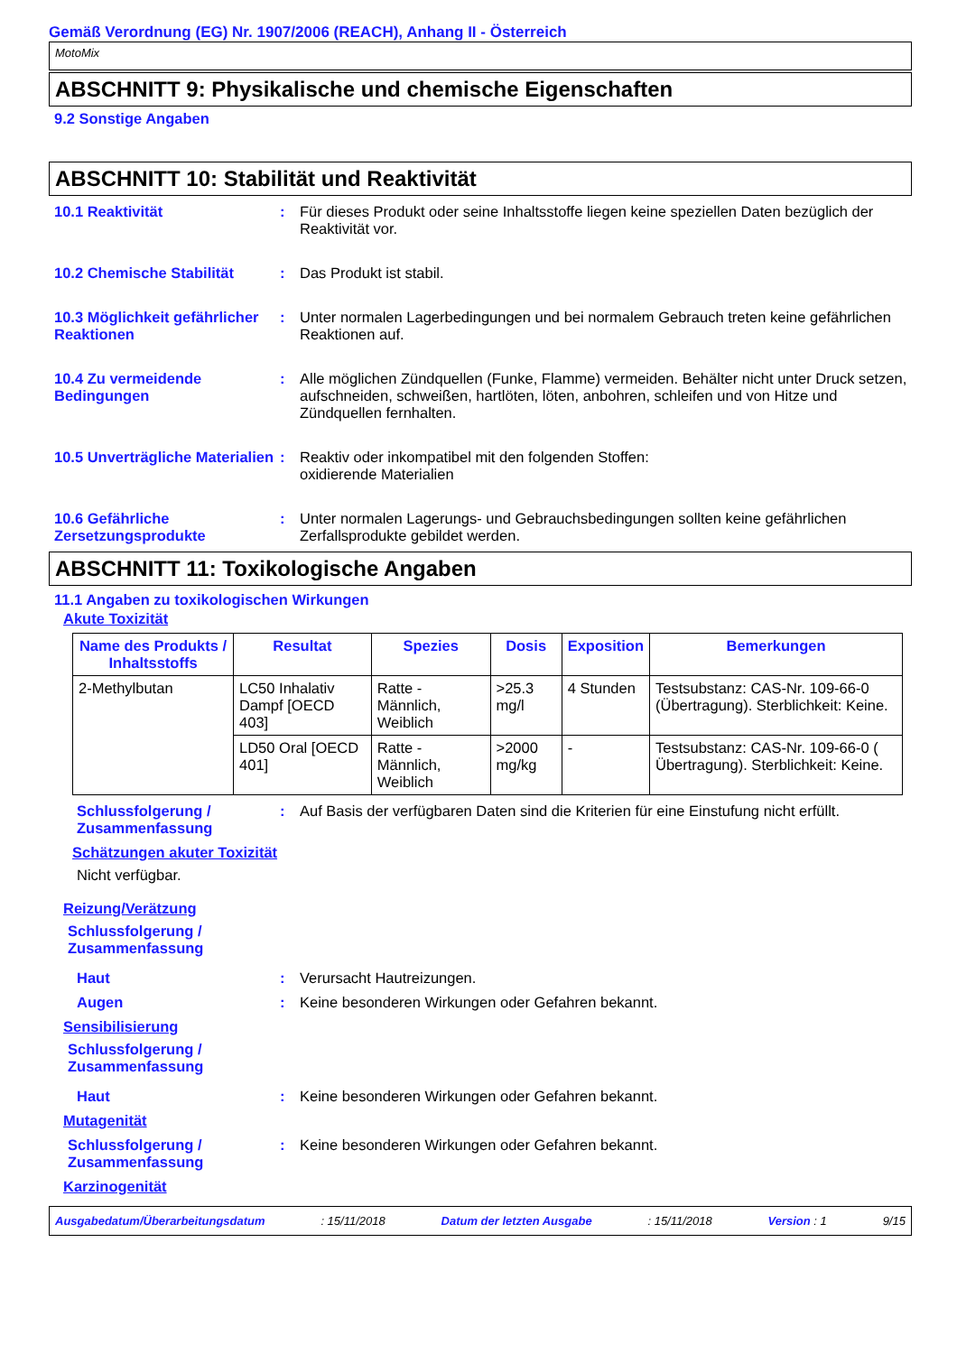Gemäß Verordnung (EG) Nr. 1907/2006 (REACH), Anhang II - Österreich
MotoMix
ABSCHNITT 9: Physikalische und chemische Eigenschaften
9.2 Sonstige Angaben
ABSCHNITT 10: Stabilität und Reaktivität
10.1 Reaktivität : Für dieses Produkt oder seine Inhaltsstoffe liegen keine speziellen Daten bezüglich der Reaktivität vor.
10.2 Chemische Stabilität : Das Produkt ist stabil.
10.3 Möglichkeit gefährlicher Reaktionen
: Unter normalen Lagerbedingungen und bei normalem Gebrauch treten keine gefährlichen Reaktionen auf.
10.4 Zu vermeidende Bedingungen
: Alle möglichen Zündquellen (Funke, Flamme) vermeiden. Behälter nicht unter Druck setzen, aufschneiden, schweißen, hartlöten, löten, anbohren, schleifen und von Hitze und Zündquellen fernhalten.
10.5 Unverträgliche Materialien
: Reaktiv oder inkompatibel mit den folgenden Stoffen:
oxidierende Materialien
10.6 Gefährliche Zersetzungsprodukte
: Unter normalen Lagerungs- und Gebrauchsbedingungen sollten keine gefährlichen Zerfallsprodukte gebildet werden.
ABSCHNITT 11: Toxikologische Angaben
11.1 Angaben zu toxikologischen Wirkungen
Akute Toxizität
| Name des Produkts / Inhaltsstoffs | Resultat | Spezies | Dosis | Exposition | Bemerkungen |
| --- | --- | --- | --- | --- | --- |
| 2-Methylbutan | LC50 Inhalativ Dampf [OECD 403] | Ratte - Männlich, Weiblich | >25.3 mg/l | 4 Stunden | Testsubstanz: CAS-Nr. 109-66-0 (Übertragung). Sterblichkeit: Keine. |
| | LD50 Oral [OECD 401] | Ratte - Männlich, Weiblich | >2000 mg/kg | - | Testsubstanz: CAS-Nr. 109-66-0 ( Übertragung). Sterblichkeit: Keine. |
Schlussfolgerung / Zusammenfassung
: Auf Basis der verfügbaren Daten sind die Kriterien für eine Einstufung nicht erfüllt.
Schätzungen akuter Toxizität
Nicht verfügbar.
Reizung/Verätzung
Schlussfolgerung /
Zusammenfassung
Haut : Verursacht Hautreizungen.
Augen : Keine besonderen Wirkungen oder Gefahren bekannt.
Sensibilisierung
Schlussfolgerung /
Zusammenfassung
Haut : Keine besonderen Wirkungen oder Gefahren bekannt.
Mutagenität
Schlussfolgerung / Zusammenfassung
: Keine besonderen Wirkungen oder Gefahren bekannt.
Karzinogenität
Ausgabedatum/Überarbeitungsdatum : 15/11/2018 Datum der letzten Ausgabe : 15/11/2018 Version : 1 9/15